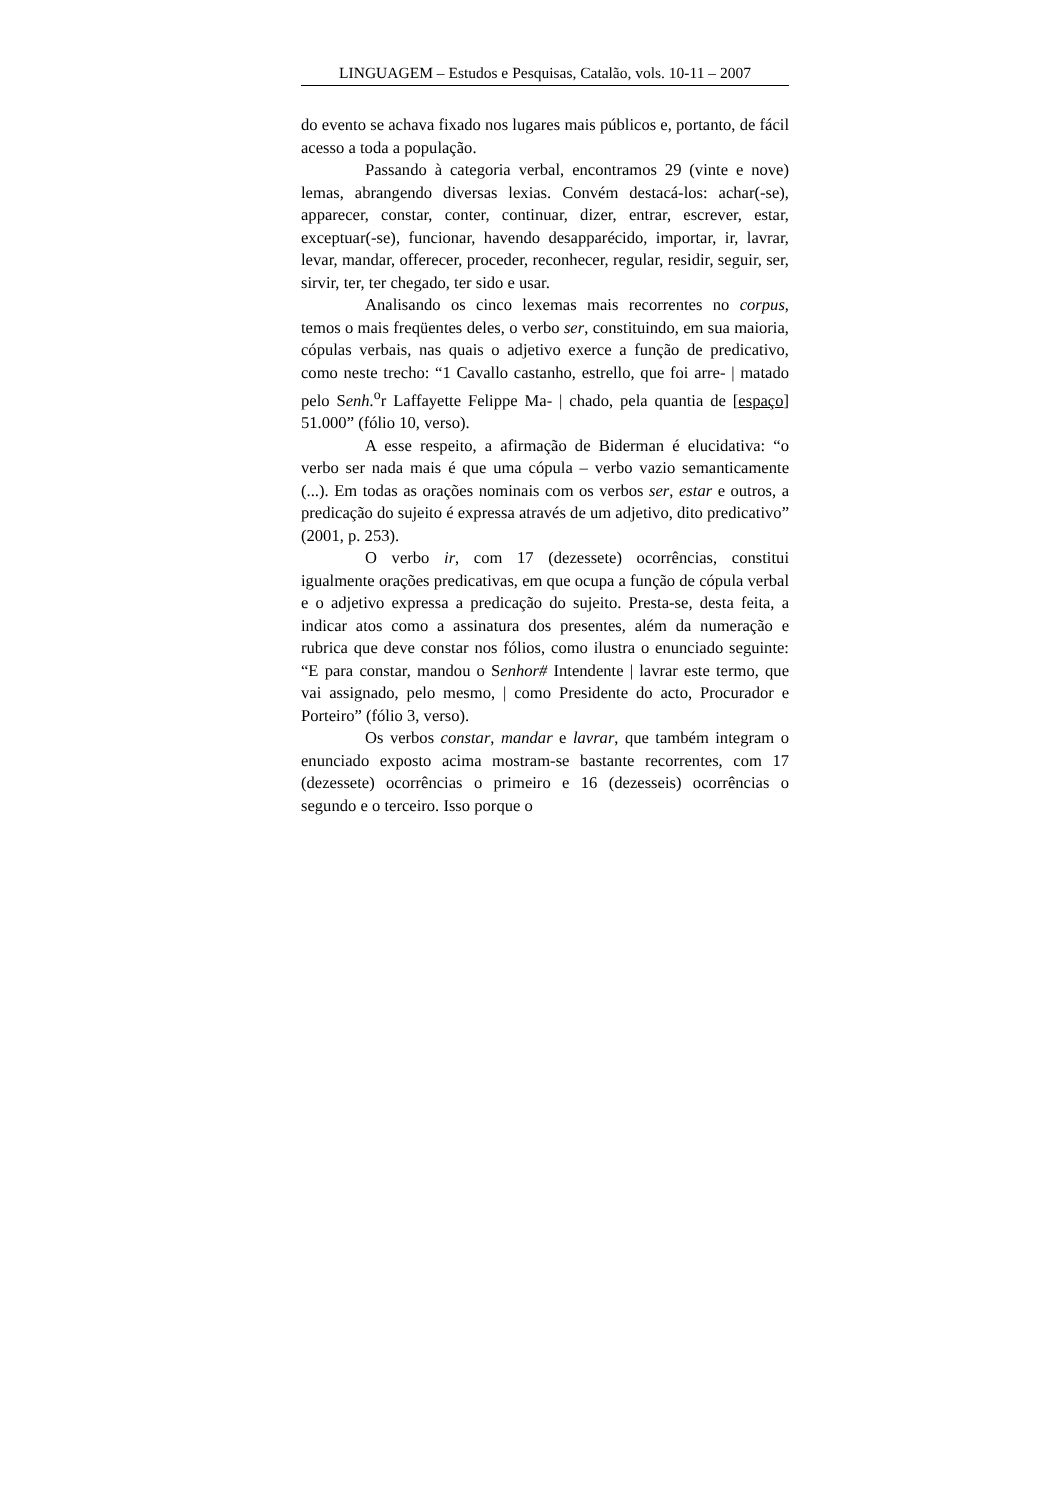LINGUAGEM – Estudos e Pesquisas, Catalão, vols. 10-11 – 2007
do evento se achava fixado nos lugares mais públicos e, portanto, de fácil acesso a toda a população.
Passando à categoria verbal, encontramos 29 (vinte e nove) lemas, abrangendo diversas lexias. Convém destacá-los: achar(-se), apparecer, constar, conter, continuar, dizer, entrar, escrever, estar, exceptuar(-se), funcionar, havendo desapparécido, importar, ir, lavrar, levar, mandar, offerecer, proceder, reconhecer, regular, residir, seguir, ser, sirvir, ter, ter chegado, ter sido e usar.
Analisando os cinco lexemas mais recorrentes no corpus, temos o mais freqüentes deles, o verbo ser, constituindo, em sua maioria, cópulas verbais, nas quais o adjetivo exerce a função de predicativo, como neste trecho: “1 Cavallo castanho, estrello, que foi arre- | matado pelo Sen h.<sup>o</sup>r Laffayette Felippe Ma- | chado, pela quantia de [espaço] 51.000” (fólio 10, verso).
A esse respeito, a afirmação de Biderman é elucidativa: “o verbo ser nada mais é que uma cópula – verbo vazio semanticamente (...). Em todas as orações nominais com os verbos ser, estar e outros, a predicação do sujeito é expressa através de um adjetivo, dito predicativo” (2001, p. 253).
O verbo ir, com 17 (dezessete) ocorrências, constitui igualmente orações predicativas, em que ocupa a função de cópula verbal e o adjetivo expressa a predicação do sujeito. Presta-se, desta feita, a indicar atos como a assinatura dos presentes, além da numeração e rubrica que deve constar nos fólios, como ilustra o enunciado seguinte: “E para constar, mandou o Senhor# Intendente | lavrar este termo, que vai assignado, pelo mesmo, | como Presidente do acto, Procurador e Porteiro” (fólio 3, verso).
Os verbos constar, mandar e lavrar, que também integram o enunciado exposto acima mostram-se bastante recorrentes, com 17 (dezessete) ocorrências o primeiro e 16 (dezesseis) ocorrências o segundo e o terceiro. Isso porque o